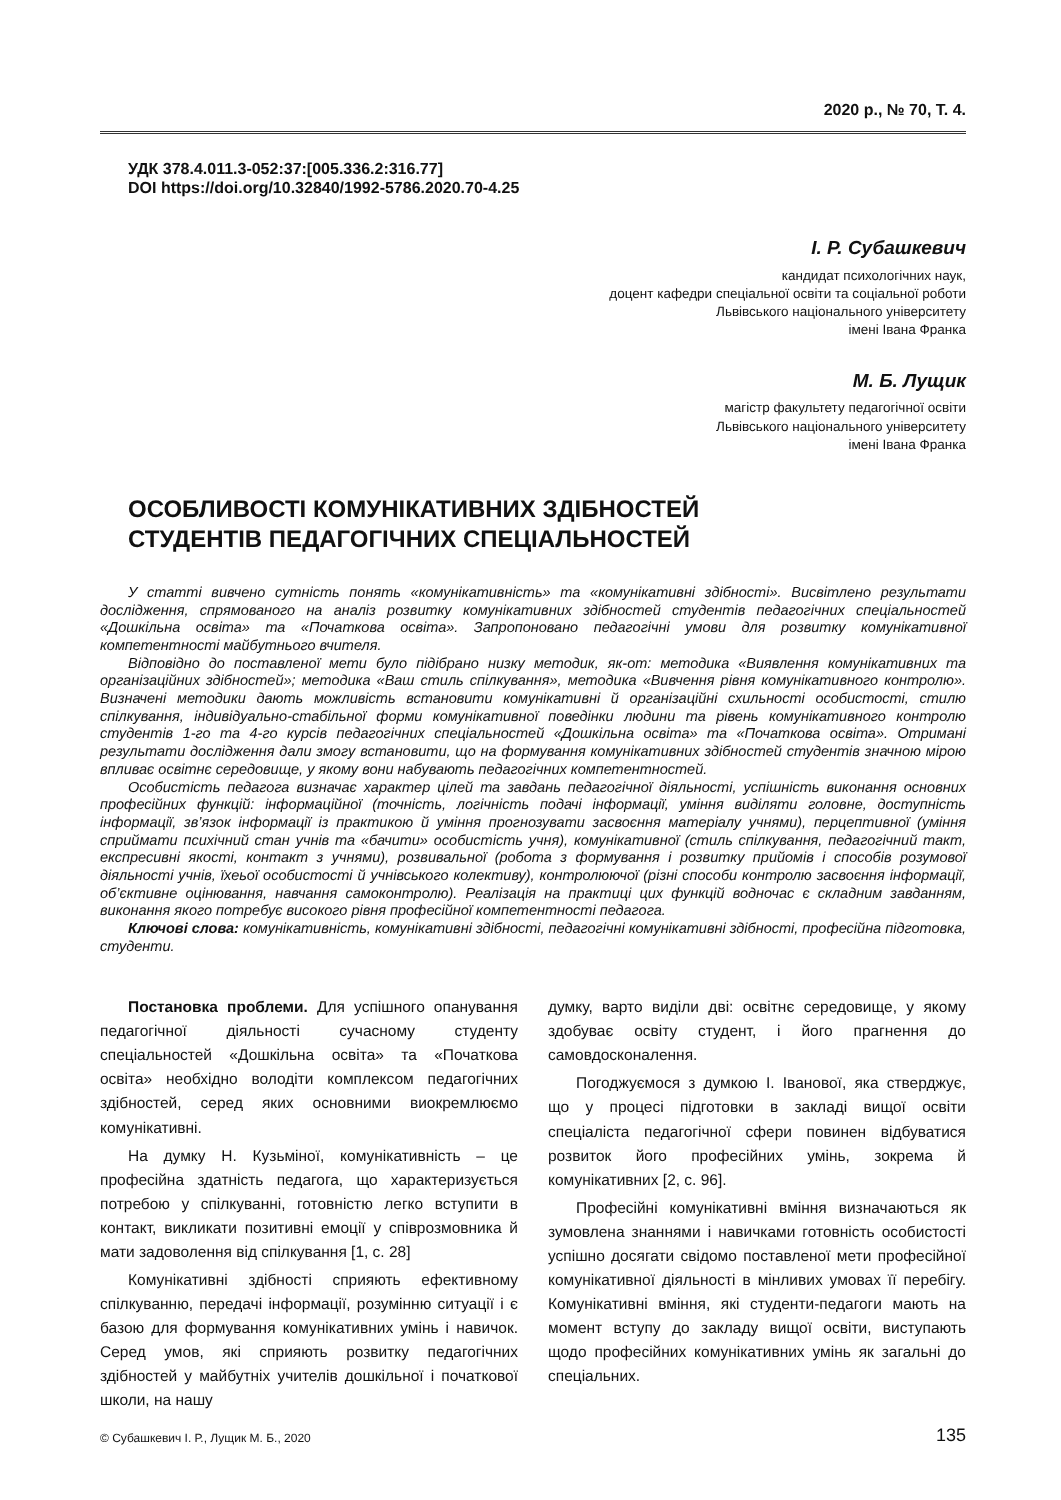2020 р., № 70, Т. 4.
УДК 378.4.011.3-052:37:[005.336.2:316.77]
DOI https://doi.org/10.32840/1992-5786.2020.70-4.25
І. Р. Субашкевич
кандидат психологічних наук,
доцент кафедри спеціальної освіти та соціальної роботи
Львівського національного університету
імені Івана Франка
М. Б. Лущик
магістр факультету педагогічної освіти
Львівського національного університету
імені Івана Франка
ОСОБЛИВОСТІ КОМУНІКАТИВНИХ ЗДІБНОСТЕЙ
СТУДЕНТІВ ПЕДАГОГІЧНИХ СПЕЦІАЛЬНОСТЕЙ
У статті вивчено сутність понять «комунікативність» та «комунікативні здібності». Висвітлено результати дослідження, спрямованого на аналіз розвитку комунікативних здібностей студентів педагогічних спеціальностей «Дошкільна освіта» та «Початкова освіта». Запропоновано педагогічні умови для розвитку комунікативної компетентності майбутнього вчителя.
Відповідно до поставленої мети було підібрано низку методик, як-от: методика «Виявлення комунікативних та організаційних здібностей»; методика «Ваш стиль спілкування», методика «Вивчення рівня комунікативного контролю». Визначені методики дають можливість встановити комунікативні й організаційні схильності особистості, стилю спілкування, індивідуально-стабільної форми комунікативної поведінки людини та рівень комунікативного контролю студентів 1-го та 4-го курсів педагогічних спеціальностей «Дошкільна освіта» та «Початкова освіта». Отримані результати дослідження дали змогу встановити, що на формування комунікативних здібностей студентів значною мірою впливає освітнє середовище, у якому вони набувають педагогічних компетентностей.
Особистість педагога визначає характер цілей та завдань педагогічної діяльності, успішність виконання основних професійних функцій: інформаційної (точність, логічність подачі інформації, уміння виділяти головне, доступність інформації, зв’язок інформації із практикою й уміння прогнозувати засвоєння матеріалу учнями), перцептивної (уміння сприймати психічний стан учнів та «бачити» особистість учня), комунікативної (стиль спілкування, педагогічний такт, експресивні якості, контакт з учнями), розвивальної (робота з формування і розвитку прийомів і способів розумової діяльності учнів, їхеьої особистості й учнівського колективу), контролюючої (різні способи контролю засвоєння інформації, об’єктивне оцінювання, навчання самоконтролю). Реалізація на практиці цих функцій водночас є складним завданням, виконання якого потребує високого рівня професійної компетентності педагога.
Ключові слова: комунікативність, комунікативні здібності, педагогічні комунікативні здібності, професійна підготовка, студенти.
Постановка проблеми. Для успішного опанування педагогічної діяльності сучасному студенту спеціальностей «Дошкільна освіта» та «Початкова освіта» необхідно володіти комплексом педагогічних здібностей, серед яких основними виокремлюємо комунікативні.
На думку Н. Кузьміної, комунікативність – це професійна здатність педагога, що характеризується потребою у спілкуванні, готовністю легко вступити в контакт, викликати позитивні емоції у співрозмовника й мати задоволення від спілкування [1, с. 28]
Комунікативні здібності сприяють ефективному спілкуванню, передачі інформації, розумінню ситуації і є базою для формування комунікативних умінь і навичок. Серед умов, які сприяють розвитку педагогічних здібностей у майбутніх учителів дошкільної і початкової школи, на нашу
думку, варто виділи дві: освітнє середовище, у якому здобуває освіту студент, і його прагнення до самовдосконалення.
Погоджуємося з думкою І. Іванової, яка стверджує, що у процесі підготовки в закладі вищої освіти спеціаліста педагогічної сфери повинен відбуватися розвиток його професійних умінь, зокрема й комунікативних [2, с. 96].
Професійні комунікативні вміння визначаються як зумовлена знаннями і навичками готовність особистості успішно досягати свідомо поставленої мети професійної комунікативної діяльності в мінливих умовах її перебігу. Комунікативні вміння, які студенти-педагоги мають на момент вступу до закладу вищої освіти, виступають щодо професійних комунікативних умінь як загальні до спеціальних.
© Субашкевич І. Р., Лущик М. Б., 2020 135